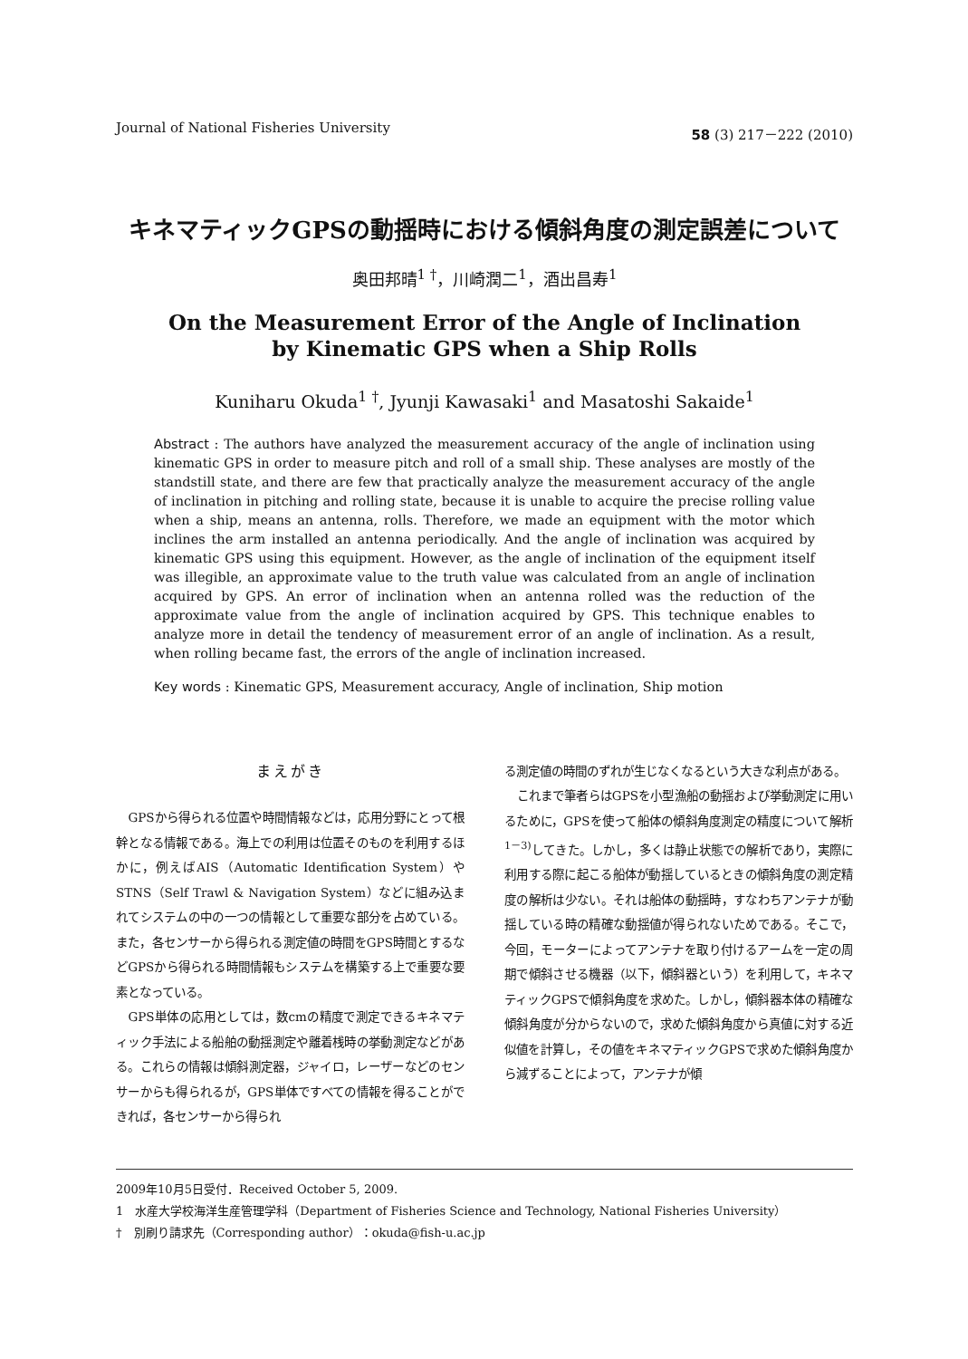Journal of National Fisheries University 58 (3) 217－222 (2010)
キネマティックGPSの動揺時における傾斜角度の測定誤差について
奥田邦晴<sup>1 †</sup>，川崎潤二<sup>1</sup>，酒出昌寿<sup>1</sup>
On the Measurement Error of the Angle of Inclination
by Kinematic GPS when a Ship Rolls
Kuniharu Okuda<sup>1 †</sup>, Jyunji Kawasaki<sup>1</sup> and Masatoshi Sakaide<sup>1</sup>
Abstract : The authors have analyzed the measurement accuracy of the angle of inclination using kinematic GPS in order to measure pitch and roll of a small ship. These analyses are mostly of the standstill state, and there are few that practically analyze the measurement accuracy of the angle of inclination in pitching and rolling state, because it is unable to acquire the precise rolling value when a ship, means an antenna, rolls. Therefore, we made an equipment with the motor which inclines the arm installed an antenna periodically. And the angle of inclination was acquired by kinematic GPS using this equipment. However, as the angle of inclination of the equipment itself was illegible, an approximate value to the truth value was calculated from an angle of inclination acquired by GPS. An error of inclination when an antenna rolled was the reduction of the approximate value from the angle of inclination acquired by GPS. This technique enables to analyze more in detail the tendency of measurement error of an angle of inclination. As a result, when rolling became fast, the errors of the angle of inclination increased.
Key words : Kinematic GPS, Measurement accuracy, Angle of inclination, Ship motion
まえがき
GPSから得られる位置や時間情報などは，応用分野にとって根幹となる情報である。海上での利用は位置そのものを利用するほかに，例えばAIS（Automatic Identification System）やSTNS（Self Trawl & Navigation System）などに組み込まれてシステムの中の一つの情報として重要な部分を占めている。また，各センサーから得られる測定値の時間をGPS時間とするなどGPSから得られる時間情報もシステムを構築する上で重要な要素となっている。
GPS単体の応用としては，数cmの精度で測定できるキネマティック手法による船舶の動揺測定や離着桟時の挙動測定などがある。これらの情報は傾斜測定器，ジャイロ，レーザーなどのセンサーからも得られるが，GPS単体ですべての情報を得ることができれば，各センサーから得られ
る測定値の時間のずれが生じなくなるという大きな利点がある。
これまで筆者らはGPSを小型漁船の動揺および挙動測定に用いるために，GPSを使って船体の傾斜角度測定の精度について解析<sup>1－3)</sup>してきた。しかし，多くは静止状態での解析であり，実際に利用する際に起こる船体が動揺しているときの傾斜角度の測定精度の解析は少ない。それは船体の動揺時，すなわちアンテナが動揺している時の精確な動揺値が得られないためである。そこで，今回，モーターによってアンテナを取り付けるアームを一定の周期で傾斜させる機器（以下，傾斜器という）を利用して，キネマティックGPSで傾斜角度を求めた。しかし，傾斜器本体の精確な傾斜角度が分からないので，求めた傾斜角度から真値に対する近似値を計算し，その値をキネマティックGPSで求めた傾斜角度から減ずることによって，アンテナが傾
2009年10月5日受付．Received October 5, 2009.
1　水産大学校海洋生産管理学科（Department of Fisheries Science and Technology, National Fisheries University）
†　別刷り請求先（Corresponding author）：okuda@fish-u.ac.jp